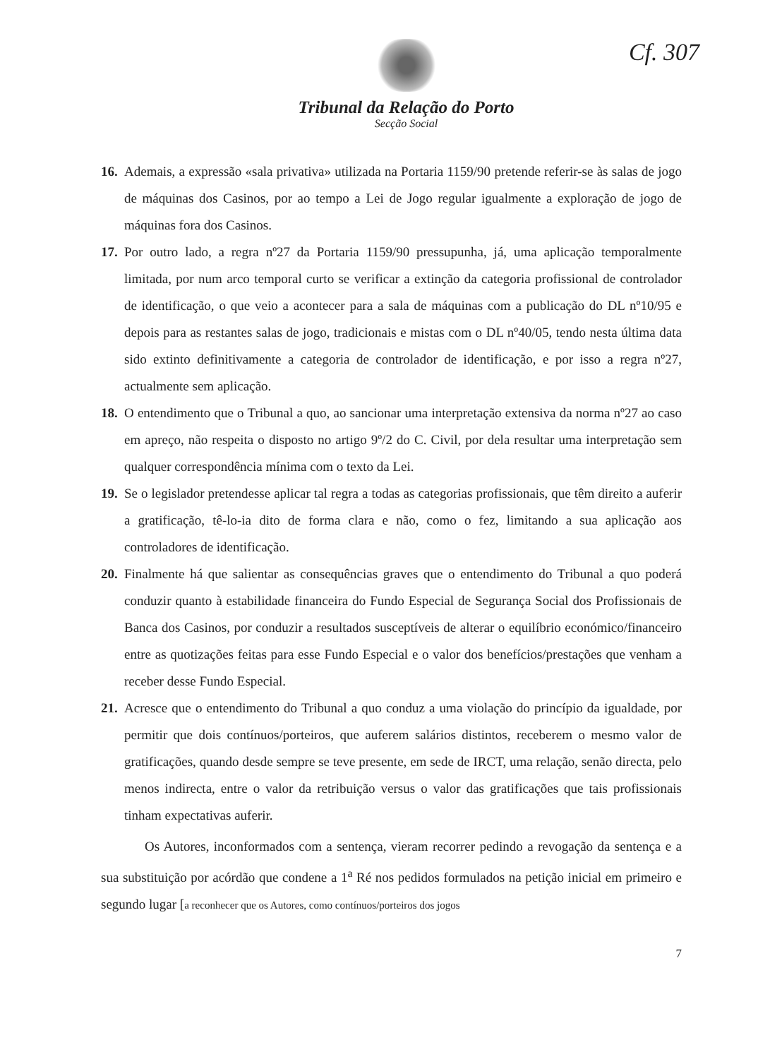Cf. 307
Tribunal da Relação do Porto
Secção Social
16.
Ademais, a expressão «sala privativa» utilizada na Portaria 1159/90 pretende referir-se às salas de jogo de máquinas dos Casinos, por ao tempo a Lei de Jogo regular igualmente a exploração de jogo de máquinas fora dos Casinos.
17.
Por outro lado, a regra nº27 da Portaria 1159/90 pressupunha, já, uma aplicação temporalmente limitada, por num arco temporal curto se verificar a extinção da categoria profissional de controlador de identificação, o que veio a acontecer para a sala de máquinas com a publicação do DL nº10/95 e depois para as restantes salas de jogo, tradicionais e mistas com o DL nº40/05, tendo nesta última data sido extinto definitivamente a categoria de controlador de identificação, e por isso a regra nº27, actualmente sem aplicação.
18.
O entendimento que o Tribunal a quo, ao sancionar uma interpretação extensiva da norma nº27 ao caso em apreço, não respeita o disposto no artigo 9º/2 do C. Civil, por dela resultar uma interpretação sem qualquer correspondência mínima com o texto da Lei.
19.
Se o legislador pretendesse aplicar tal regra a todas as categorias profissionais, que têm direito a auferir a gratificação, tê-lo-ia dito de forma clara e não, como o fez, limitando a sua aplicação aos controladores de identificação.
20.
Finalmente há que salientar as consequências graves que o entendimento do Tribunal a quo poderá conduzir quanto à estabilidade financeira do Fundo Especial de Segurança Social dos Profissionais de Banca dos Casinos, por conduzir a resultados susceptíveis de alterar o equilíbrio económico/financeiro entre as quotizações feitas para esse Fundo Especial e o valor dos benefícios/prestações que venham a receber desse Fundo Especial.
21.
Acresce que o entendimento do Tribunal a quo conduz a uma violação do princípio da igualdade, por permitir que dois contínuos/porteiros, que auferem salários distintos, receberem o mesmo valor de gratificações, quando desde sempre se teve presente, em sede de IRCT, uma relação, senão directa, pelo menos indirecta, entre o valor da retribuição versus o valor das gratificações que tais profissionais tinham expectativas auferir.
Os Autores, inconformados com a sentença, vieram recorrer pedindo a revogação da sentença e a sua substituição por acórdão que condene a 1<sup>a</sup> Ré nos pedidos formulados na petição inicial em primeiro e segundo lugar [a reconhecer que os Autores, como contínuos/porteiros dos jogos
7